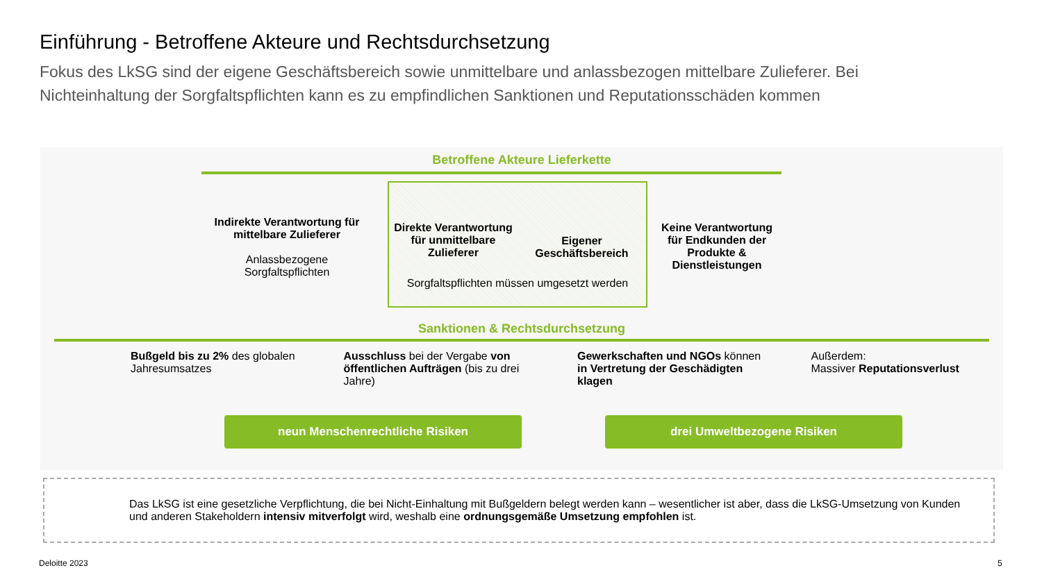Einführung - Betroffene Akteure und Rechtsdurchsetzung
Fokus des LkSG sind der eigene Geschäftsbereich sowie unmittelbare und anlassbezogen mittelbare Zulieferer. Bei Nichteinhaltung der Sorgfaltspflichten kann es zu empfindlichen Sanktionen und Reputationsschäden kommen
Betroffene Akteure Lieferkette
Indirekte Verantwortung für mittelbare Zulieferer
Anlassbezogene Sorgfaltspflichten
Direkte Verantwortung für unmittelbare Zulieferer
Eigener Geschäftsbereich
Sorgfaltspflichten müssen umgesetzt werden
Keine Verantwortung für Endkunden der Produkte & Dienstleistungen
Sanktionen & Rechtsdurchsetzung
Bußgeld bis zu 2% des globalen Jahresumsatzes
Ausschluss bei der Vergabe von öffentlichen Aufträgen (bis zu drei Jahre)
Gewerkschaften und NGOs können in Vertretung der Geschädigten klagen
Außerdem:
Massiver Reputationsverlust
neun Menschenrechtliche Risiken drei Umweltbezogene Risiken
Das LkSG ist eine gesetzliche Verpflichtung, die bei Nicht-Einhaltung mit Bußgeldern belegt werden kann – wesentlicher ist aber, dass die LkSG-Umsetzung von Kunden und anderen Stakeholdern intensiv mitverfolgt wird, weshalb eine ordnungsgemäße Umsetzung empfohlen ist.
Deloitte 2023 5